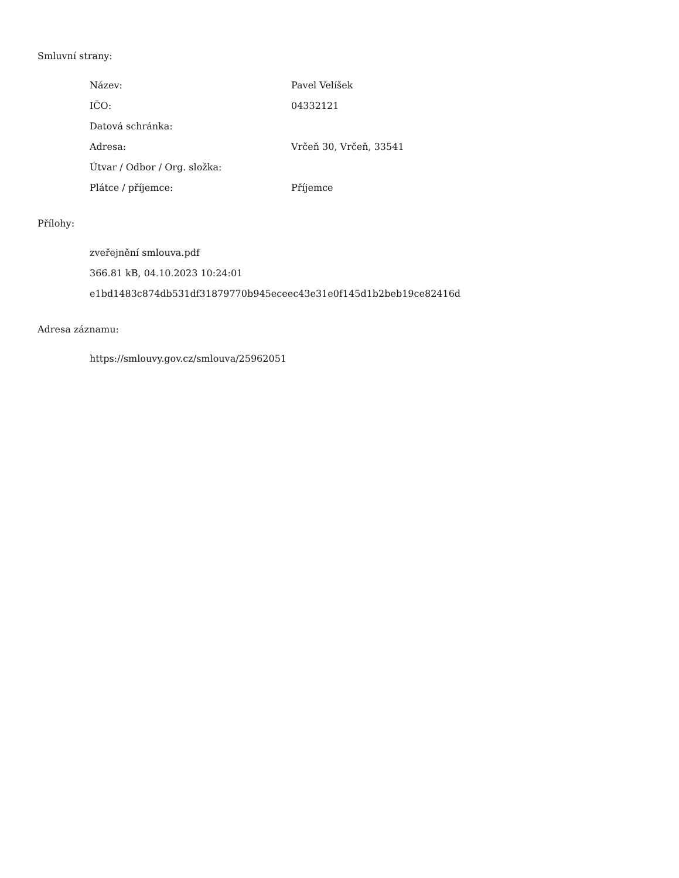Smluvní strany:
| Název: | Pavel Velíšek |
| IČO: | 04332121 |
| Datová schránka: | |
| Adresa: | Vrčeň 30, Vrčeň, 33541 |
| Útvar / Odbor / Org. složka: | |
| Plátce / příjemce: | Příjemce |
Přílohy:
zveřejnění smlouva.pdf
366.81 kB, 04.10.2023 10:24:01
e1bd1483c874db531df31879770b945eceec43e31e0f145d1b2beb19ce82416d
Adresa záznamu:
https://smlouvy.gov.cz/smlouva/25962051